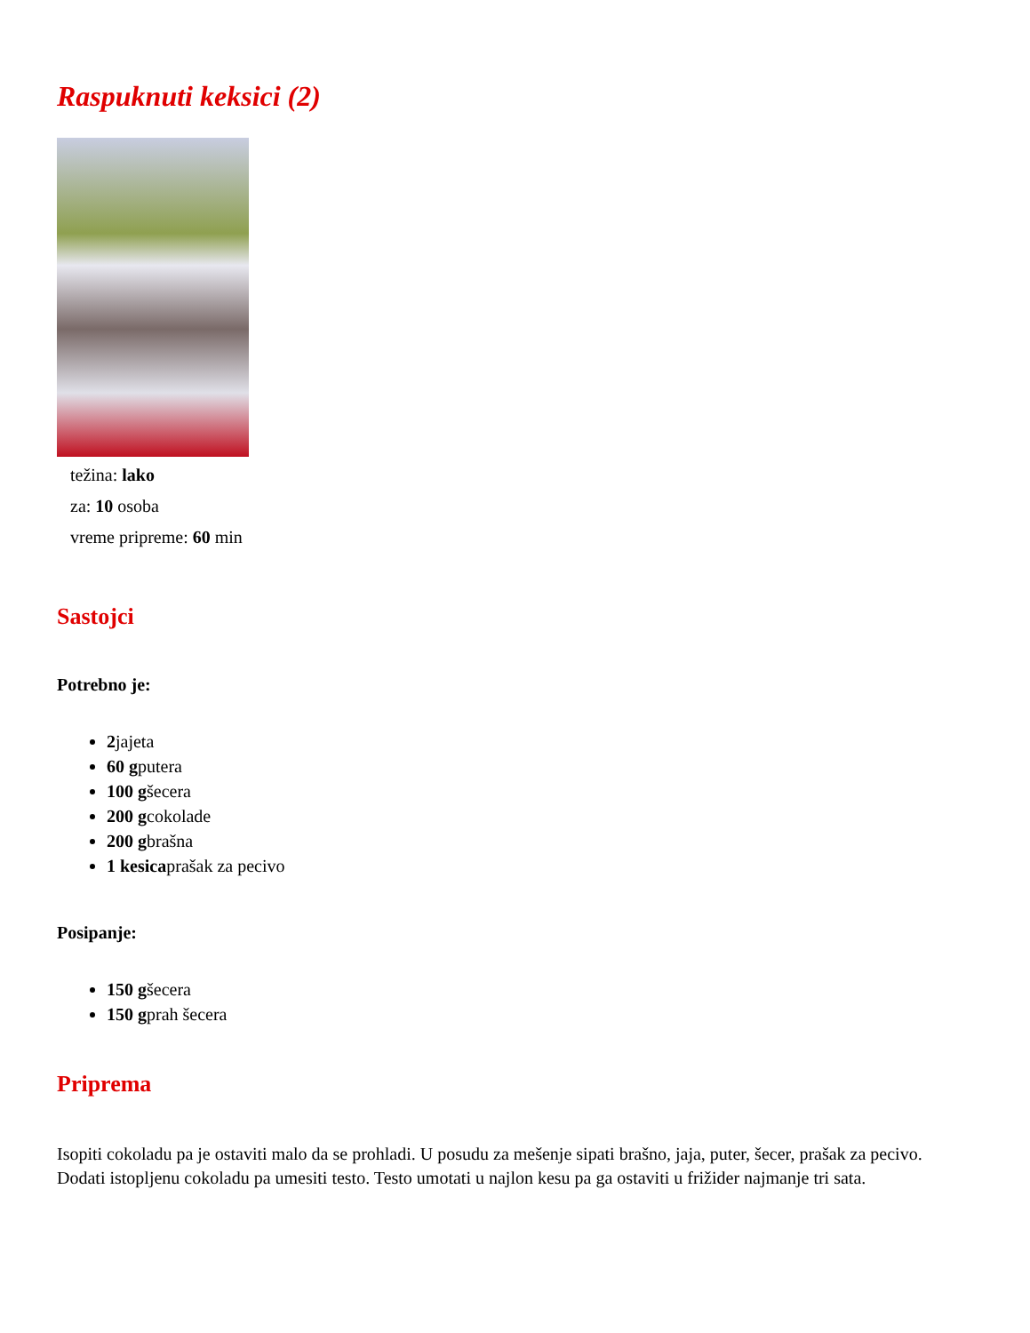Raspuknuti keksici (2)
težina: lako
za: 10 osoba
vreme pripreme: 60 min
Sastojci
Potrebno je:
2jajeta
60 gputera
100 gšecera
200 gcokolade
200 gbrašna
1 kesicaprašak za pecivo
Posipanje:
150 gšecera
150 gprah šecera
Priprema
Isopiti cokoladu pa je ostaviti malo da se prohladi. U posudu za mešenje sipati brašno, jaja, puter, šecer, prašak za pecivo. Dodati istopljenu cokoladu pa umesiti testo. Testo umotati u najlon kesu pa ga ostaviti u frižider najmanje tri sata.